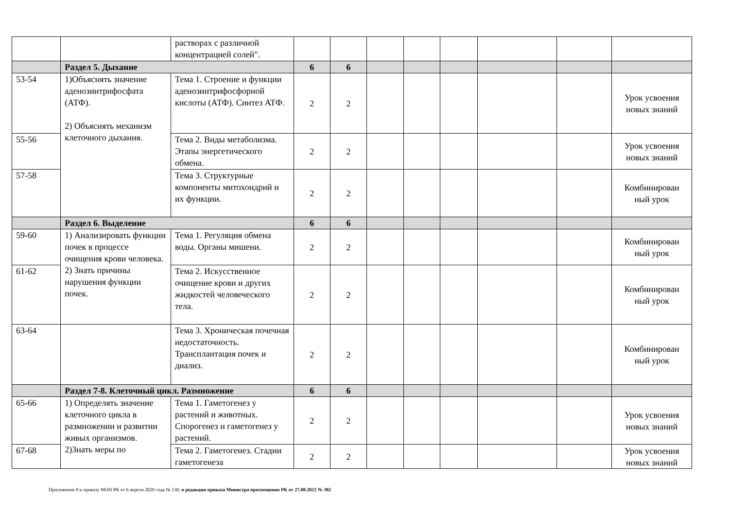| | | растворах с различной концентрацией солей". | | | | | | | | |
| | Раздел 5. Дыхание | | 6 | 6 | | | | | | |
| 53-54 | 1)Объяснять значение аденозинтрифосфата (АТФ). 2) Объяснять механизм клеточного дыхания. | Тема 1. Строение и функции аденозинтрифосфорной кислоты (АТФ). Синтез АТФ. | 2 | 2 | | | | | | Урок усвоения новых знаний |
| 55-56 | | Тема 2. Виды метаболизма. Этапы энергетического обмена. | 2 | 2 | | | | | | Урок усвоения новых знаний |
| 57-58 | | Тема 3. Структурные компоненты митохондрий и их функции. | 2 | 2 | | | | | | Комбинирован ный урок |
| | Раздел 6. Выделение | | 6 | 6 | | | | | | |
| 59-60 | 1) Анализировать функции почек в процессе очищения крови человека. 2) Знать причины нарушения функции почек. | Тема 1. Регуляция обмена воды. Органы мишени. | 2 | 2 | | | | | | Комбинирован ный урок |
| 61-62 | | Тема 2. Искусственное очищение крови и других жидкостей человеческого тела. | 2 | 2 | | | | | | Комбинирован ный урок |
| 63-64 | | Тема 3. Хроническая почечная недостаточность. Трансплантация почек и диализ. | 2 | 2 | | | | | | Комбинирован ный урок |
| | Раздел 7-8. Клеточный цикл. Размножение | | 6 | 6 | | | | | | |
| 65-66 | 1) Определять значение клеточного цикла в размножении и развитии живых организмов. 2)Знать меры по | Тема 1. Гаметогенез у растений и животных. Спорогенез и гаметогенез у растений. | 2 | 2 | | | | | | Урок усвоения новых знаний |
| 67-68 | | Тема 2. Гаметогенез. Стадии гаметогенеза | 2 | 2 | | | | | | Урок усвоения новых знаний |
Приложение 8 к приказу МОН РК от 6 апреля 2020 года № 130, в редакции приказа Министра просвещения РК от 27.08.2022 № 382